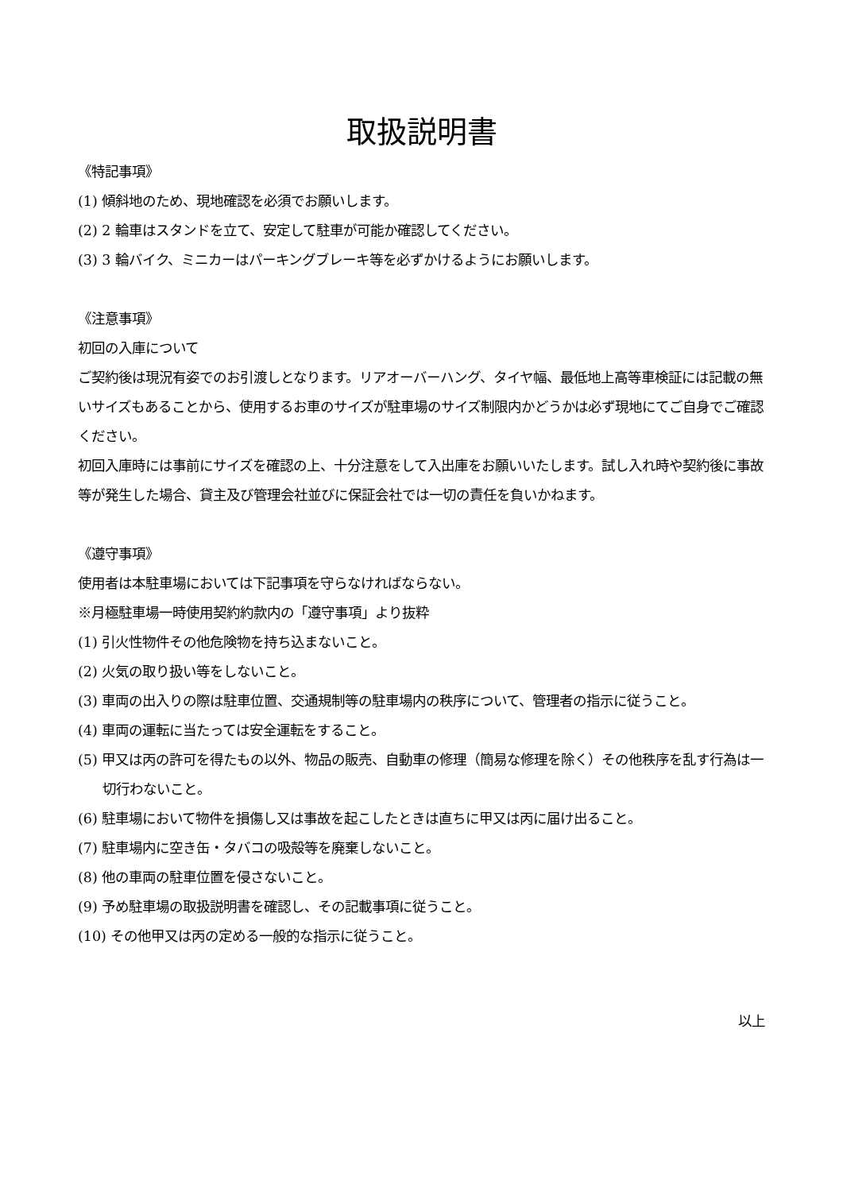取扱説明書
《特記事項》
(1) 傾斜地のため、現地確認を必須でお願いします。
(2) 2 輪車はスタンドを立て、安定して駐車が可能か確認してください。
(3) 3 輪バイク、ミニカーはパーキングブレーキ等を必ずかけるようにお願いします。
《注意事項》
初回の入庫について
ご契約後は現況有姿でのお引渡しとなります。リアオーバーハング、タイヤ幅、最低地上高等車検証には記載の無いサイズもあることから、使用するお車のサイズが駐車場のサイズ制限内かどうかは必ず現地にてご自身でご確認ください。
初回入庫時には事前にサイズを確認の上、十分注意をして入出庫をお願いいたします。試し入れ時や契約後に事故等が発生した場合、貸主及び管理会社並びに保証会社では一切の責任を負いかねます。
《遵守事項》
使用者は本駐車場においては下記事項を守らなければならない。
※月極駐車場一時使用契約約款内の「遵守事項」より抜粋
(1) 引火性物件その他危険物を持ち込まないこと。
(2) 火気の取り扱い等をしないこと。
(3) 車両の出入りの際は駐車位置、交通規制等の駐車場内の秩序について、管理者の指示に従うこと。
(4) 車両の運転に当たっては安全運転をすること。
(5) 甲又は丙の許可を得たもの以外、物品の販売、自動車の修理（簡易な修理を除く）その他秩序を乱す行為は一切行わないこと。
(6) 駐車場において物件を損傷し又は事故を起こしたときは直ちに甲又は丙に届け出ること。
(7) 駐車場内に空き缶・タバコの吸殻等を廃棄しないこと。
(8) 他の車両の駐車位置を侵さないこと。
(9) 予め駐車場の取扱説明書を確認し、その記載事項に従うこと。
(10) その他甲又は丙の定める一般的な指示に従うこと。
以上